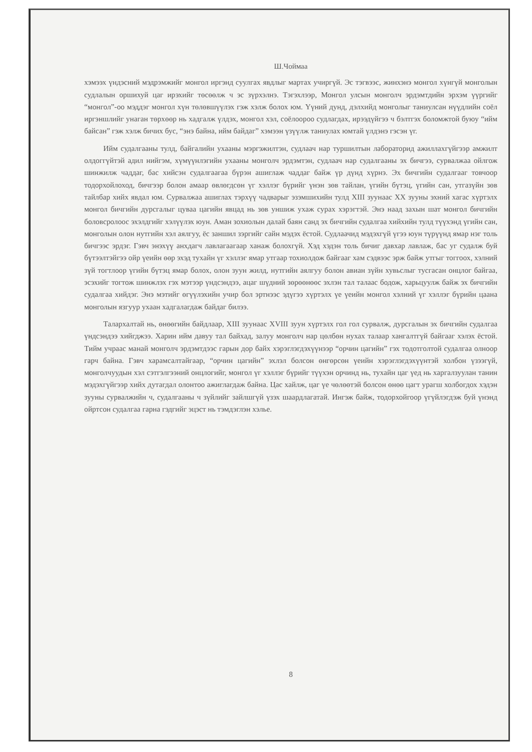Ш.Чоймаа
хэмээх үндэсний мэдрэмжийг монгол иргэнд суулгах явдлыг мартах учиргүй. Эс тэгвээс, жинхэнэ монгол хүнгүй монголын судлалын оршихуй цаг ирэхийг төсөөлж ч эс зүрхэлнэ. Тэгэхлээр, Монгол улсын монголч эрдэмтдийн эрхэм үүргийг “монгол”-оо мэддэг монгол хүн төлөвшүүлэх гэж хэлж болох юм. Үүний дунд, дэлхийд монголыг таниулсан нүүдлийн соёл иргэншлийг унаган төрхөөр нь хадгалж үлдэх, монгол хэл, соёлоороо судлагдах, ирээдүйгээ ч бэлтгэх боломжтой буюу “ийм байсан” гэж хэлж бичих бус, “энэ байна, ийм байдаг” хэмээн үзүүлж таниулах юмтай үлдэнэ гэсэн үг.
Ийм судалгааны тулд, байгалийн ухааны мэргэжилтэн, судлаач нар туршилтын лабораторид ажиллахгүйгээр амжилт олдоггүйтэй адил нийгэм, хүмүүнлэгийн ухааны монголч эрдэмтэн, судлаач нар судалгааны эх бичгээ, сурвалжаа ойлгож шинжилж чаддаг, бас хийсэн судалгаагаа бүрэн ашиглаж чаддаг байж үр дүнд хүрнэ. Эх бичгийн судалгааг товчоор тодорхойлоход, бичгээр болон амаар өвлөгдсөн үг хэллэг бүрийг үнэн зөв тайлан, үгийн бүтэц, үгийн сан, утгазүйн зөв тайлбар хийх явдал юм. Сурвалжаа ашиглах тэрхүү чадварыг эзэмшихийн тулд XIII зуунаас XX зууны эхний хагас хүртэлх монгол бичгийн дурсгалыг цуваа цагийн явцад нь зөв уншиж ухаж сурах хэрэгтэй. Энэ наад захын шат монгол бичгийн боловсролоос эхэлдгийг хэлүүлэх юун. Аман зохиолын далай баян санд эх бичгийн судалгаа хийхийн тулд түүхэнд үгийн сан, монголын олон нутгийн хэл аялгуу, ёс заншил зэргийг сайн мэдэх ёстой. Судлаачид мэдэхгүй үгээ юун түрүүнд ямар нэг толь бичгээс эрдэг. Гэвч энэхүү анхдагч лавлагаагаар ханаж болохгүй. Хэд хэдэн толь бичиг давхар лавлаж, бас уг судалж буй бүтээлтэйгээ ойр үеийн өөр эхэд тухайн үг хэллэг ямар утгаар тохиолдож байгааг хам сэдвээс эрж байж утгыг тоггоох, хэлний зүй тогтлоор үгийн бүтэц ямар болох, олон зуун жилд, нутгийн аялгуу болон авиан зүйн хувьслыг тусгасан онцлог байгаа, эсэхийг тогтож шинжлэх гэх мэтээр үндсэндээ, ацаг шүдний зөрөөнөөс эхлэн тал талаас бодож, харьцуулж байж эх бичгийн судалгаа хийдэг. Энэ мэтийг өгүүлэхийн учир бол эртнээс эдүгээ хүртэлх үе үеийн монгол хэлний үг хэллэг бүрийн цаана монголын язгуур ухаан хадгалагдаж байдаг билээ.
Талархалтай нь, өнөөгийн байдлаар, XIII зуунаас XVIII зуун хүртэлх гол гол сурвалж, дурсгалын эх бичгийн судалгаа үндсэндээ хийгджээ. Харин ийм давуу тал байхад, залуу монголч нар цөлбөн нухах талаар хангалтгүй байгааг хэлэх ёстой. Тийм учраас манай монголч эрдэмтдээс гарын дор байх хэрэглэгдэхүүнээр “орчин цагийн” гэх тодотголтой судалгаа олноор гарч байна. Гэвч харамсалтайгаар, “орчин цагийн” эхлэл болсон өнгөрсөн үеийн хэрэглэгдэхүүнтэй холбон үзээгүй, монголчуудын хэл сэтгэлгээний онцлогийг, монгол үг хэллэг бүрийг түүхэн орчинд нь, тухайн цаг үед нь харгалзуулан танин мэдэхгүйгээр хийх дутагдал олонтоо ажиглагдаж байна. Цас хайлж, цаг үе чөлөөтэй болсон өнөө цагт урагш холбогдох хэдэн зууны сурвалжийн ч, судалгааны ч зүйлийг зайлшгүй үзэх шаардлагатай. Ингэж байж, тодорхойгоор үгүйлэгдэж буй үнэнд ойртсон судалгаа гарна гэдгийг эцэст нь тэмдэглэн хэлье.
8